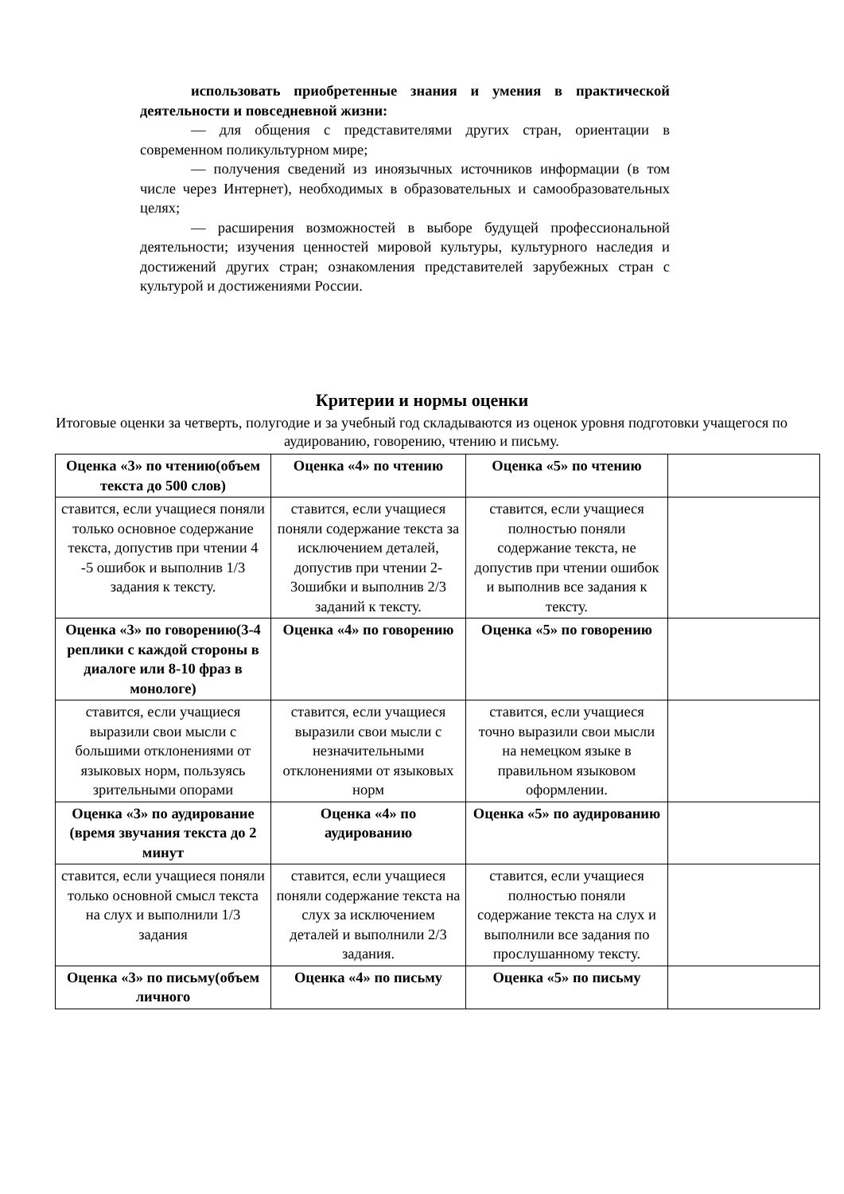использовать приобретенные знания и умения в практической деятельности и повседневной жизни:
— для общения с представителями других стран, ориентации в современном поликультурном мире;
— получения сведений из иноязычных источников информации (в том числе через Интернет), необходимых в образовательных и самообразовательных целях;
— расширения возможностей в выборе будущей профессиональной деятельности; изучения ценностей мировой культуры, культурного наследия и достижений других стран; ознакомления представителей зарубежных стран с культурой и достижениями России.
Критерии и нормы оценки
Итоговые оценки за четверть, полугодие и за учебный год складываются из оценок уровня подготовки учащегося по аудированию, говорению, чтению и письму.
| Оценка «3» по чтению(объем текста до 500 слов) | Оценка «4» по чтению | Оценка «5» по чтению | |
| ставится, если учащиеся поняли только основное содержание текста, допустив при чтении 4 -5 ошибок и выполнив 1/3 задания к тексту. | ставится, если учащиеся поняли содержание текста за исключением деталей, допустив при чтении 2-3ошибки и выполнив 2/3 заданий к тексту. | ставится, если учащиеся полностью поняли содержание текста, не допустив при чтении ошибок и выполнив все задания к тексту. | |
| Оценка «3» по говорению(3-4 реплики с каждой стороны в диалоге или 8-10 фраз в монологе) | Оценка «4» по говорению | Оценка «5» по говорению | |
| ставится, если учащиеся выразили свои мысли с большими отклонениями от языковых норм, пользуясь зрительными опорами | ставится, если учащиеся выразили свои мысли с незначительными отклонениями от языковых норм | ставится, если учащиеся точно выразили свои мысли на немецком языке в правильном языковом оформлении. | |
| Оценка «3» по аудирование (время звучания текста до 2 минут | Оценка «4» по аудированию | Оценка «5» по аудированию | |
| ставится, если учащиеся поняли только основной смысл текста на слух и выполнили 1/3 задания | ставится, если учащиеся поняли содержание текста на слух за исключением деталей и выполнили 2/3 задания. | ставится, если учащиеся полностью поняли содержание текста на слух и выполнили все задания по прослушанному тексту. | |
| Оценка «3» по письму(объем личного | Оценка «4» по письму | Оценка «5» по письму | |